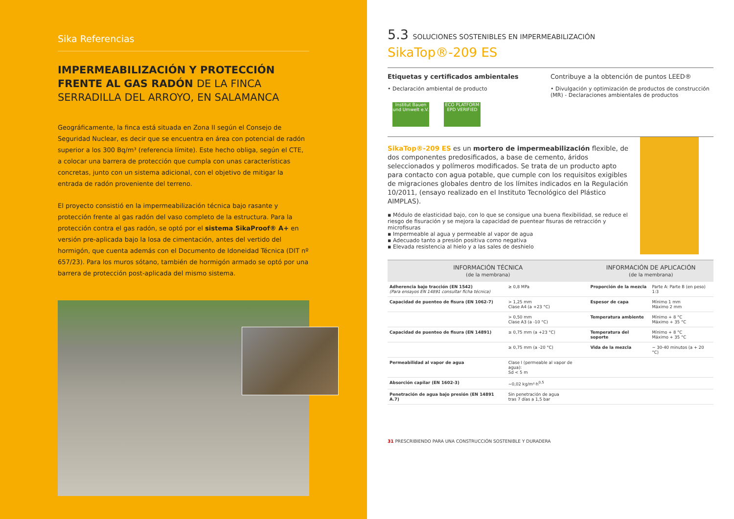Sika Referencias
IMPERMEABILIZACIÓN Y PROTECCIÓN FRENTE AL GAS RADÓN DE LA FINCA SERRADILLA DEL ARROYO, EN SALAMANCA
Geográficamente, la finca está situada en Zona II según el Consejo de Seguridad Nuclear, es decir que se encuentra en área con potencial de radón superior a los 300 Bq/m³ (referencia límite). Este hecho obliga, según el CTE, a colocar una barrera de protección que cumpla con unas características concretas, junto con un sistema adicional, con el objetivo de mitigar la entrada de radón proveniente del terreno.
El proyecto consistió en la impermeabilización técnica bajo rasante y protección frente al gas radón del vaso completo de la estructura. Para la protección contra el gas radón, se optó por el sistema SikaProof® A+ en versión pre-aplicada bajo la losa de cimentación, antes del vertido del hormigón, que cuenta además con el Documento de Idoneidad Técnica (DIT nº 657/23). Para los muros sótano, también de hormigón armado se optó por una barrera de protección post-aplicada del mismo sistema.
5.3 SOLUCIONES SOSTENIBLES EN IMPERMEABILIZACIÓN
SikaTop®-209 ES
Etiquetas y certificados ambientales
• Declaración ambiental de producto
Institut Bauen und Umwelt e.V. ECO PLATFORM EPD VERIFIED
Contribuye a la obtención de puntos LEED®
• Divulgación y optimización de productos de construcción (MR) - Declaraciones ambientales de productos
SikaTop®-209 ES es un mortero de impermeabilización flexible, de dos componentes predosificados, a base de cemento, áridos seleccionados y polímeros modificados. Se trata de un producto apto para contacto con agua potable, que cumple con los requisitos exigibles de migraciones globales dentro de los límites indicados en la Regulación 10/2011, (ensayo realizado en el Instituto Tecnológico del Plástico AIMPLAS).
▪ Módulo de elasticidad bajo, con lo que se consigue una buena flexibilidad, se reduce el riesgo de fisuración y se mejora la capacidad de puentear fisuras de retracción y microfisuras
▪ Impermeable al agua y permeable al vapor de agua
▪ Adecuado tanto a presión positiva como negativa
▪ Elevada resistencia al hielo y a las sales de deshielo
| INFORMACIÓN TÉCNICA (de la membrana) | | INFORMACIÓN DE APLICACIÓN (de la membrana) | |
| --- | --- | --- | --- |
| Adherencia bajo tracción (EN 1542) (Para ensayos EN 14891 consultar ficha técnica) | ≥ 0,8 MPa | Proporción de la mezcla | Parte A: Parte B (en peso) 1:3 |
| Capacidad de puenteo de fisura (EN 1062-7) | > 1,25 mm Clase A4 (a +23 °C) | Espesor de capa | Mínimo 1 mm Máximo 2 mm |
| | > 0,50 mm Clase A3 (a -10 °C) | Temperatura ambiente | Mínimo + 8 °C Máximo + 35 °C |
| Capacidad de puenteo de fisura (EN 14891) | ≥ 0,75 mm (a +23 °C) | Temperatura del soporte | Mínimo + 8 °C Máximo + 35 °C |
| | ≥ 0,75 mm (a -20 °C) | Vida de la mezcla | ~ 30-40 minutos (a + 20 °C) |
| Permeabilidad al vapor de agua | Clase I (permeable al vapor de agua): Sd < 5 m | | |
| Absorción capilar (EN 1602-3) | ~0,02 kg/m²·h<sup>0,5</sup> | | |
| Penetración de agua bajo presión (EN 14891 A.7) | Sin penetración de agua tras 7 días a 1,5 bar | | |
31 PRESCRIBIENDO PARA UNA CONSTRUCCIÓN SOSTENIBLE Y DURADERA